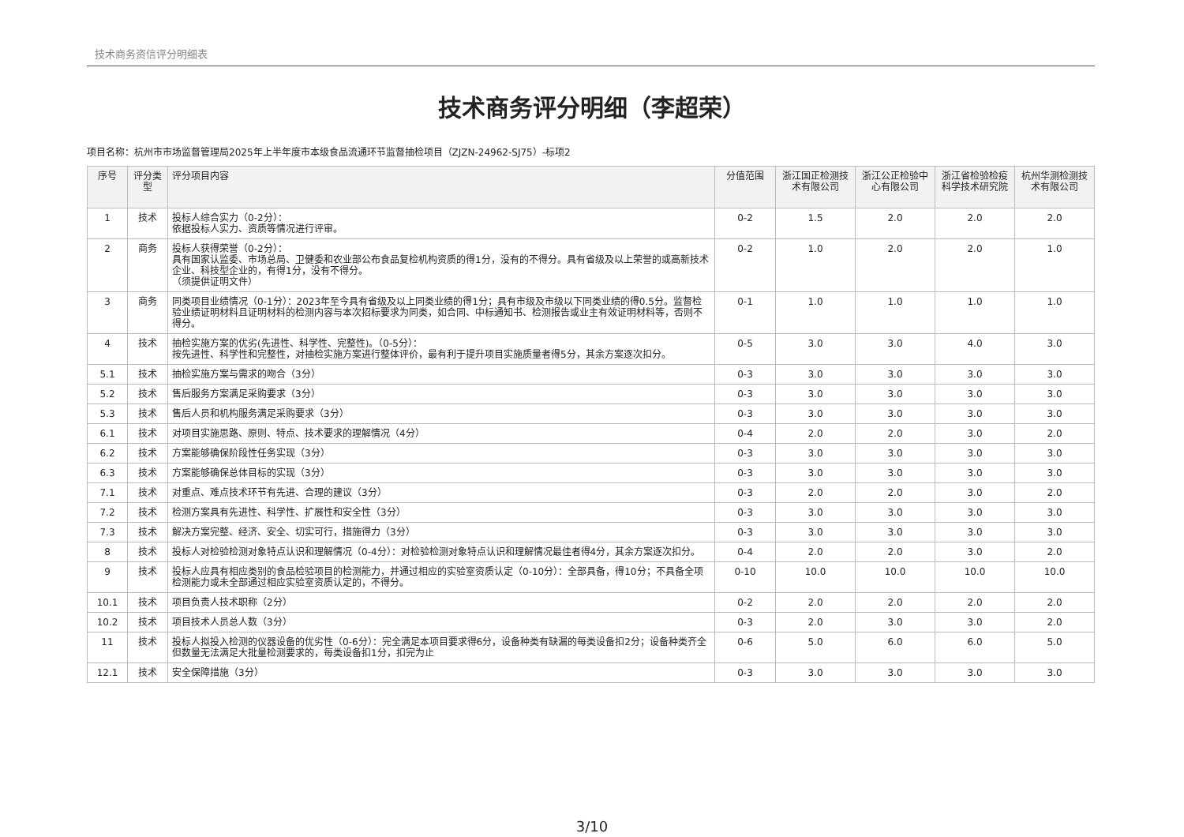技术商务资信评分明细表
技术商务评分明细（李超荣）
项目名称：杭州市市场监督管理局2025年上半年度市本级食品流通环节监督抽检项目（ZJZN-24962-SJ75）-标项2
| 序号 | 评分类型 | 评分项目内容 | 分值范围 | 浙江国正检测技术有限公司 | 浙江公正检验中心有限公司 | 浙江省检验检疫科学技术研究院 | 杭州华测检测技术有限公司 |
| --- | --- | --- | --- | --- | --- | --- | --- |
| 1 | 技术 | 投标人综合实力（0-2分）： 依据投标人实力、资质等情况进行评审。 | 0-2 | 1.5 | 2.0 | 2.0 | 2.0 |
| 2 | 商务 | 投标人获得荣誉（0-2分）： 具有国家认监委、市场总局、卫健委和农业部公布食品复检机构资质的得1分，没有的不得分。具有省级及以上荣誉的或高新技术企业、科技型企业的，有得1分，没有不得分。 （须提供证明文件） | 0-2 | 1.0 | 2.0 | 2.0 | 1.0 |
| 3 | 商务 | 同类项目业绩情况（0-1分）：2023年至今具有省级及以上同类业绩的得1分；具有市级及市级以下同类业绩的得0.5分。监督检验业绩证明材料且证明材料的检测内容与本次招标要求为同类，如合同、中标通知书、检测报告或业主有效证明材料等，否则不得分。 | 0-1 | 1.0 | 1.0 | 1.0 | 1.0 |
| 4 | 技术 | 抽检实施方案的优劣(先进性、科学性、完整性)。（0-5分）： 按先进性、科学性和完整性，对抽检实施方案进行整体评价，最有利于提升项目实施质量者得5分，其余方案逐次扣分。 | 0-5 | 3.0 | 3.0 | 4.0 | 3.0 |
| 5.1 | 技术 | 抽检实施方案与需求的吻合（3分） | 0-3 | 3.0 | 3.0 | 3.0 | 3.0 |
| 5.2 | 技术 | 售后服务方案满足采购要求（3分） | 0-3 | 3.0 | 3.0 | 3.0 | 3.0 |
| 5.3 | 技术 | 售后人员和机构服务满足采购要求（3分） | 0-3 | 3.0 | 3.0 | 3.0 | 3.0 |
| 6.1 | 技术 | 对项目实施思路、原则、特点、技术要求的理解情况（4分） | 0-4 | 2.0 | 2.0 | 3.0 | 2.0 |
| 6.2 | 技术 | 方案能够确保阶段性任务实现（3分） | 0-3 | 3.0 | 3.0 | 3.0 | 3.0 |
| 6.3 | 技术 | 方案能够确保总体目标的实现（3分） | 0-3 | 3.0 | 3.0 | 3.0 | 3.0 |
| 7.1 | 技术 | 对重点、难点技术环节有先进、合理的建议（3分） | 0-3 | 2.0 | 2.0 | 3.0 | 2.0 |
| 7.2 | 技术 | 检测方案具有先进性、科学性、扩展性和安全性（3分） | 0-3 | 3.0 | 3.0 | 3.0 | 3.0 |
| 7.3 | 技术 | 解决方案完整、经济、安全、切实可行，措施得力（3分） | 0-3 | 3.0 | 3.0 | 3.0 | 3.0 |
| 8 | 技术 | 投标人对检验检测对象特点认识和理解情况（0-4分）：对检验检测对象特点认识和理解情况最佳者得4分，其余方案逐次扣分。 | 0-4 | 2.0 | 2.0 | 3.0 | 2.0 |
| 9 | 技术 | 投标人应具有相应类别的食品检验项目的检测能力，并通过相应的实验室资质认定（0-10分）：全部具备，得10分；不具备全项检测能力或未全部通过相应实验室资质认定的，不得分。 | 0-10 | 10.0 | 10.0 | 10.0 | 10.0 |
| 10.1 | 技术 | 项目负责人技术职称（2分） | 0-2 | 2.0 | 2.0 | 2.0 | 2.0 |
| 10.2 | 技术 | 项目技术人员总人数（3分） | 0-3 | 2.0 | 3.0 | 3.0 | 2.0 |
| 11 | 技术 | 投标人拟投入检测的仪器设备的优劣性（0-6分）：完全满足本项目要求得6分，设备种类有缺漏的每类设备扣2分；设备种类齐全但数量无法满足大批量检测要求的，每类设备扣1分，扣完为止 | 0-6 | 5.0 | 6.0 | 6.0 | 5.0 |
| 12.1 | 技术 | 安全保障措施（3分） | 0-3 | 3.0 | 3.0 | 3.0 | 3.0 |
3/10